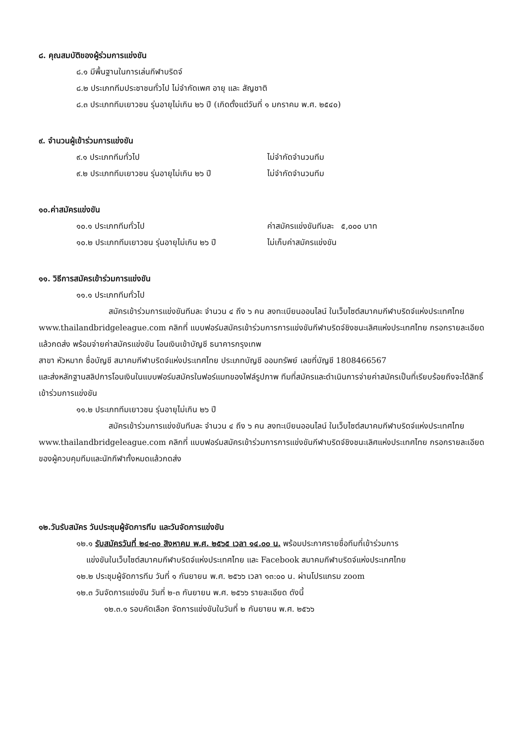๘. คุณสมบัติของผู้ร่วมการแข่งขัน
๘.๑ มีพื้นฐานในการเล่นกีฬาบริดจ์
๘.๒ ประเภททีมประชาชนทั่วไป ไม่จำกัดเพศ อายุ และ สัญชาติ
๘.๓ ประเภททีมเยาวชน รุ่นอายุไม่เกิน ๒๖ ปี (เกิดตั้งแต่วันที่ ๑ มกราคม พ.ศ. ๒๕๔๐)
๙. จำนวนผู้เข้าร่วมการแข่งขัน
๙.๑ ประเภททีมทั่วไป ไม่จำกัดจำนวนทีม
๙.๒ ประเภททีมเยาวชน รุ่นอายุไม่เกิน ๒๖ ปี ไม่จำกัดจำนวนทีม
๑๐.ค่าสมัครแข่งขัน
๑๐.๑ ประเภททีมทั่วไป ค่าสมัครแข่งขันทีมละ ๕,๐๐๐ บาท
๑๐.๒ ประเภททีมเยาวชน รุ่นอายุไม่เกิน ๒๖ ปี ไม่เก็บค่าสมัครแข่งขัน
๑๑. วิธีการสมัครเข้าร่วมการแข่งขัน
๑๑.๑ ประเภททีมทั่วไป
สมัครเข้าร่วมการแข่งขันทีมละ จำนวน ๔ ถึง ๖ คน ลงทะเบียนออนไลน์ ในเว็บไซต์สมาคมกีฬาบริดจ์แห่งประเทศไทย www.thailandbridgeleague.com คลิกที่ แบบฟอร์มสมัครเข้าร่วมการการแข่งขันกีฬาบริดจ์ชิงชนะเลิศแห่งประเทศไทย กรอกรายละเอียดแล้วกดส่ง พร้อมจ่ายค่าสมัครแข่งขัน โอนเงินเข้าบัญชี ธนาคารกรุงเทพ
สาขา หัวหมาก ชื่อบัญชี สมาคมกีฬาบริดจ์แห่งประเทศไทย ประเภทบัญชี ออมทรัพย์ เลขที่บัญชี 1808466567
และส่งหลักฐานสลิปการโอนเงินในแบบฟอร์มสมัครในฟอร์แมทของไฟล์รูปภาพ ทีมที่สมัครและดำเนินการจ่ายค่าสมัครเป็นที่เรียบร้อยถึงจะได้สิทธิ์เข้าร่วมการแข่งขัน
๑๑.๒ ประเภททีมเยาวชน รุ่นอายุไม่เกิน ๒๖ ปี
สมัครเข้าร่วมการแข่งขันทีมละ จำนวน ๔ ถึง ๖ คน ลงทะเบียนออนไลน์ ในเว็บไซต์สมาคมกีฬาบริดจ์แห่งประเทศไทย www.thailandbridgeleague.com คลิกที่ แบบฟอร์มสมัครเข้าร่วมการการแข่งขันกีฬาบริดจ์ชิงชนะเลิศแห่งประเทศไทย กรอกรายละเอียดของผู้ควบคุมทีมและนักกีฬาทั้งหมดแล้วกดส่ง
๑๒.วันรับสมัคร วันประชุมผู้จัดการทีม และวันจัดการแข่งขัน
๑๒.๑ รับสมัครวันที่ ๒๔-๓๐ สิงหาคม พ.ศ. ๒๕๖๕ เวลา ๑๔.๐๐ น. พร้อมประกาศรายชื่อทีมที่เข้าร่วมการ
แข่งขันในเว็บไซต์สมาคมกีฬาบริดจ์แห่งประเทศไทย และ Facebook สมาคมกีฬาบริดจ์แห่งประเทศไทย
๑๒.๒ ประชุมผู้จัดการทีม วันที่ ๑ กันยายน พ.ศ. ๒๕๖๖ เวลา ๑๓:๐๐ น. ผ่านโปรแกรม zoom
๑๒.๓ วันจัดการแข่งขัน วันที่ ๒-๓ กันยายน พ.ศ. ๒๕๖๖ รายละเอียด ดังนี้
๑๒.๓.๑ รอบคัดเลือก จัดการแข่งขันในวันที่ ๒ กันยายน พ.ศ. ๒๕๖๖